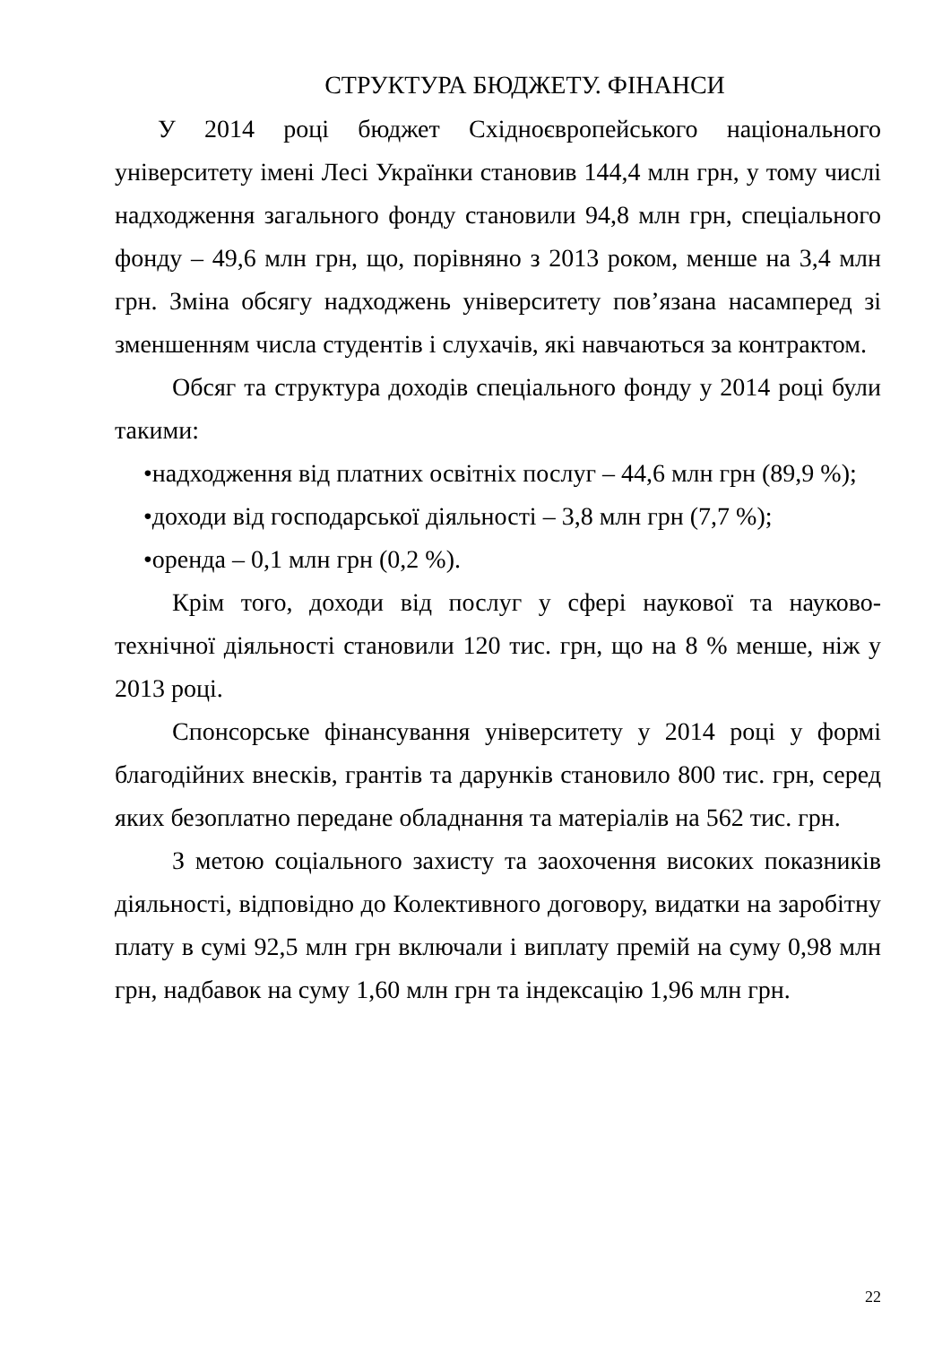СТРУКТУРА БЮДЖЕТУ. ФІНАНСИ
У 2014 році бюджет Східноєвропейського національного університету імені Лесі Українки становив 144,4 млн грн, у тому числі надходження загального фонду становили 94,8 млн грн, спеціального фонду – 49,6 млн грн, що, порівняно з 2013 роком, менше на 3,4 млн грн. Зміна обсягу надходжень університету пов’язана насамперед зі зменшенням числа студентів і слухачів, які навчаються за контрактом.
Обсяг та структура доходів спеціального фонду у 2014 році були такими:
•надходження від платних освітніх послуг – 44,6 млн грн (89,9 %);
•доходи від господарської діяльності – 3,8 млн грн (7,7 %);
•оренда – 0,1 млн грн (0,2 %).
Крім того, доходи від послуг у сфері наукової та науково-технічної діяльності становили 120 тис. грн, що на 8 % менше, ніж у 2013 році.
Спонсорське фінансування університету у 2014 році у формі благодійних внесків, грантів та дарунків становило 800 тис. грн, серед яких безоплатно передане обладнання та матеріалів на 562 тис. грн.
З метою соціального захисту та заохочення високих показників діяльності, відповідно до Колективного договору, видатки на заробітну плату в сумі 92,5 млн грн включали і виплату премій на суму 0,98 млн грн, надбавок на суму 1,60 млн грн та індексацію 1,96 млн грн.
22